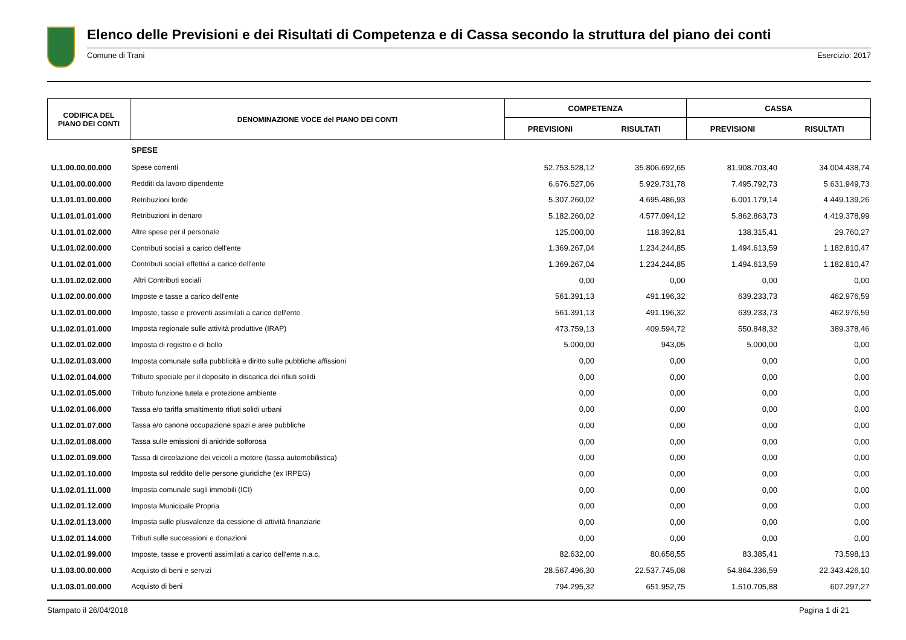Elenco delle Previsioni e dei Risultati di Competenza e di Cassa secondo la struttura del piano dei conti
Comune di Trani Esercizio: 2017
| CODIFICA DEL PIANO DEI CONTI | DENOMINAZIONE VOCE del PIANO DEI CONTI | COMPETENZA | | CASSA | |
| --- | --- | --- | --- | --- | --- |
| | | PREVISIONI | RISULTATI | PREVISIONI | RISULTATI |
| | SPESE | | | | |
| U.1.00.00.00.000 | Spese correnti | 52.753.528,12 | 35.806.692,65 | 81.908.703,40 | 34.004.438,74 |
| U.1.01.00.00.000 | Redditi da lavoro dipendente | 6.676.527,06 | 5.929.731,78 | 7.495.792,73 | 5.631.949,73 |
| U.1.01.01.00.000 | Retribuzioni lorde | 5.307.260,02 | 4.695.486,93 | 6.001.179,14 | 4.449.139,26 |
| U.1.01.01.01.000 | Retribuzioni in denaro | 5.182.260,02 | 4.577.094,12 | 5.862.863,73 | 4.419.378,99 |
| U.1.01.01.02.000 | Altre spese per il personale | 125.000,00 | 118.392,81 | 138.315,41 | 29.760,27 |
| U.1.01.02.00.000 | Contributi sociali a carico dell'ente | 1.369.267,04 | 1.234.244,85 | 1.494.613,59 | 1.182.810,47 |
| U.1.01.02.01.000 | Contributi sociali effettivi a carico dell'ente | 1.369.267,04 | 1.234.244,85 | 1.494.613,59 | 1.182.810,47 |
| U.1.01.02.02.000 | Altri Contributi sociali | 0,00 | 0,00 | 0,00 | 0,00 |
| U.1.02.00.00.000 | Imposte e tasse a carico dell'ente | 561.391,13 | 491.196,32 | 639.233,73 | 462.976,59 |
| U.1.02.01.00.000 | Imposte, tasse e proventi assimilati a carico dell'ente | 561.391,13 | 491.196,32 | 639.233,73 | 462.976,59 |
| U.1.02.01.01.000 | Imposta regionale sulle attività produttive (IRAP) | 473.759,13 | 409.594,72 | 550.848,32 | 389.378,46 |
| U.1.02.01.02.000 | Imposta di registro e di bollo | 5.000,00 | 943,05 | 5.000,00 | 0,00 |
| U.1.02.01.03.000 | Imposta comunale sulla pubblicità e diritto sulle pubbliche affissioni | 0,00 | 0,00 | 0,00 | 0,00 |
| U.1.02.01.04.000 | Tributo speciale per il deposito in discarica dei rifiuti solidi | 0,00 | 0,00 | 0,00 | 0,00 |
| U.1.02.01.05.000 | Tributo funzione tutela e protezione ambiente | 0,00 | 0,00 | 0,00 | 0,00 |
| U.1.02.01.06.000 | Tassa e/o tariffa smaltimento rifiuti solidi urbani | 0,00 | 0,00 | 0,00 | 0,00 |
| U.1.02.01.07.000 | Tassa e/o canone occupazione spazi e aree pubbliche | 0,00 | 0,00 | 0,00 | 0,00 |
| U.1.02.01.08.000 | Tassa sulle emissioni di anidride solforosa | 0,00 | 0,00 | 0,00 | 0,00 |
| U.1.02.01.09.000 | Tassa di circolazione dei veicoli a motore (tassa automobilistica) | 0,00 | 0,00 | 0,00 | 0,00 |
| U.1.02.01.10.000 | Imposta sul reddito delle persone giuridiche (ex IRPEG) | 0,00 | 0,00 | 0,00 | 0,00 |
| U.1.02.01.11.000 | Imposta comunale sugli immobili (ICI) | 0,00 | 0,00 | 0,00 | 0,00 |
| U.1.02.01.12.000 | Imposta Municipale Propria | 0,00 | 0,00 | 0,00 | 0,00 |
| U.1.02.01.13.000 | Imposta sulle plusvalenze da cessione di attività finanziarie | 0,00 | 0,00 | 0,00 | 0,00 |
| U.1.02.01.14.000 | Tributi sulle successioni e donazioni | 0,00 | 0,00 | 0,00 | 0,00 |
| U.1.02.01.99.000 | Imposte, tasse e proventi assimilati a carico dell'ente n.a.c. | 82.632,00 | 80.658,55 | 83.385,41 | 73.598,13 |
| U.1.03.00.00.000 | Acquisto di beni e servizi | 28.567.496,30 | 22.537.745,08 | 54.864.336,59 | 22.343.426,10 |
| U.1.03.01.00.000 | Acquisto di beni | 794.295,32 | 651.952,75 | 1.510.705,88 | 607.297,27 |
Stampato il 26/04/2018 Pagina 1 di 21